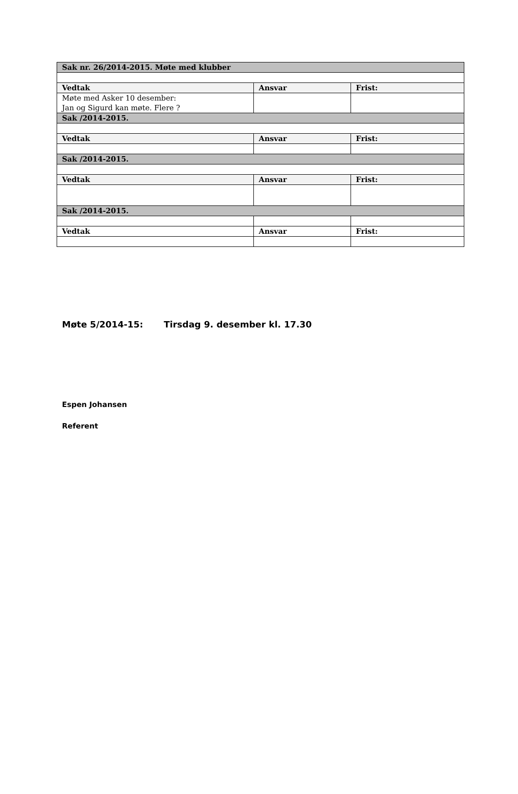| Sak nr. 26/2014-2015. Møte med klubber | | |
| Vedtak | Ansvar | Frist: |
| Møte med Asker 10 desember: Jan og Sigurd kan møte. Flere ? | | |
| Sak /2014-2015. | | |
| Vedtak | Ansvar | Frist: |
| Sak /2014-2015. | | |
| Vedtak | Ansvar | Frist: |
| Sak /2014-2015. | | |
| Vedtak | Ansvar | Frist: |
Møte 5/2014-15: Tirsdag 9. desember kl. 17.30
Espen Johansen
Referent